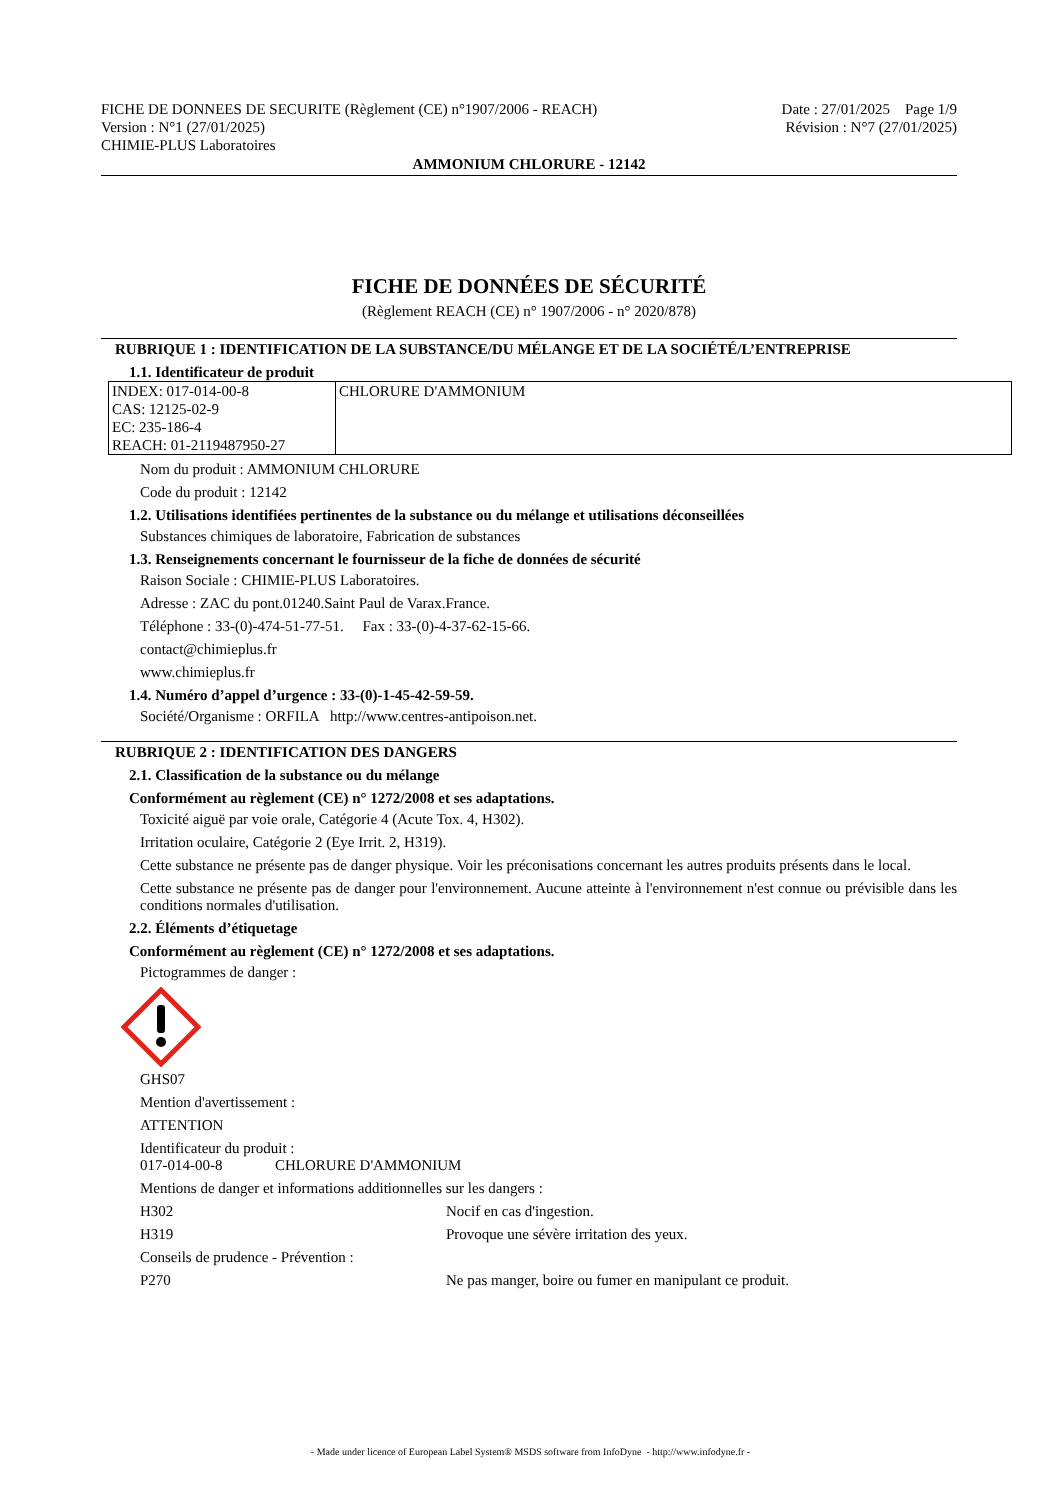FICHE DE DONNEES DE SECURITE (Règlement (CE) n°1907/2006 - REACH)
Version : N°1 (27/01/2025)
CHIMIE-PLUS Laboratoires
Date : 27/01/2025 Page 1/9
Révision : N°7 (27/01/2025)
AMMONIUM CHLORURE - 12142
FICHE DE DONNÉES DE SÉCURITÉ
(Règlement REACH (CE) n° 1907/2006 - n° 2020/878)
RUBRIQUE 1 : IDENTIFICATION DE LA SUBSTANCE/DU MÉLANGE ET DE LA SOCIÉTÉ/L’ENTREPRISE
1.1. Identificateur de produit
| INDEX: 017-014-00-8 CAS: 12125-02-9 EC: 235-186-4 REACH: 01-2119487950-27 | CHLORURE D'AMMONIUM |
Nom du produit : AMMONIUM CHLORURE
Code du produit : 12142
1.2. Utilisations identifiées pertinentes de la substance ou du mélange et utilisations déconseillées
Substances chimiques de laboratoire, Fabrication de substances
1.3. Renseignements concernant le fournisseur de la fiche de données de sécurité
Raison Sociale : CHIMIE-PLUS Laboratoires.
Adresse : ZAC du pont.01240.Saint Paul de Varax.France.
Téléphone : 33-(0)-474-51-77-51. Fax : 33-(0)-4-37-62-15-66.
contact@chimieplus.fr
www.chimieplus.fr
1.4. Numéro d’appel d’urgence : 33-(0)-1-45-42-59-59.
Société/Organisme : ORFILA http://www.centres-antipoison.net.
RUBRIQUE 2 : IDENTIFICATION DES DANGERS
2.1. Classification de la substance ou du mélange
Conformément au règlement (CE) n° 1272/2008 et ses adaptations.
Toxicité aiguë par voie orale, Catégorie 4 (Acute Tox. 4, H302).
Irritation oculaire, Catégorie 2 (Eye Irrit. 2, H319).
Cette substance ne présente pas de danger physique. Voir les préconisations concernant les autres produits présents dans le local.
Cette substance ne présente pas de danger pour l'environnement. Aucune atteinte à l'environnement n'est connue ou prévisible dans les conditions normales d'utilisation.
2.2. Éléments d’étiquetage
Conformément au règlement (CE) n° 1272/2008 et ses adaptations.
Pictogrammes de danger :
GHS07
Mention d'avertissement :
ATTENTION
Identificateur du produit :
017-014-00-8 CHLORURE D'AMMONIUM
Mentions de danger et informations additionnelles sur les dangers :
H302 Nocif en cas d'ingestion.
H319 Provoque une sévère irritation des yeux.
Conseils de prudence - Prévention :
P270 Ne pas manger, boire ou fumer en manipulant ce produit.
- Made under licence of European Label System® MSDS software from InfoDyne - http://www.infodyne.fr -